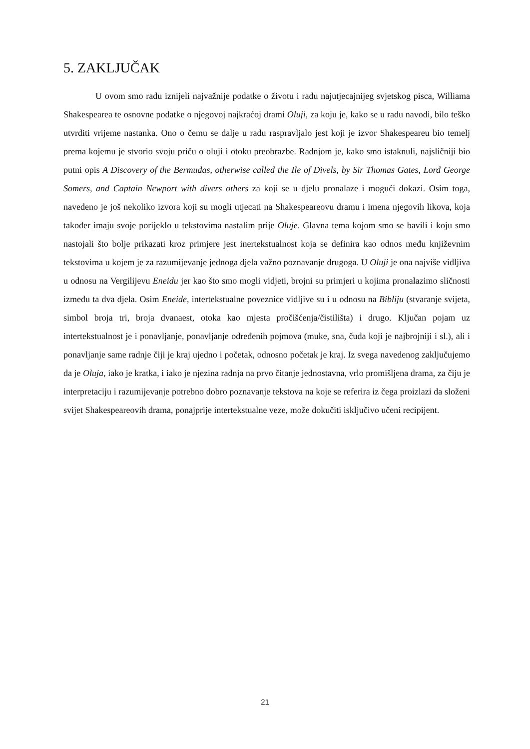5. ZAKLJUČAK
U ovom smo radu iznijeli najvažnije podatke o životu i radu najutjecajnijeg svjetskog pisca, Williama Shakespearea te osnovne podatke o njegovoj najkraćoj drami Oluji, za koju je, kako se u radu navodi, bilo teško utvrditi vrijeme nastanka. Ono o čemu se dalje u radu raspravljalo jest koji je izvor Shakespeareu bio temelj prema kojemu je stvorio svoju priču o oluji i otoku preobrazbe. Radnjom je, kako smo istaknuli, najsličniji bio putni opis A Discovery of the Bermudas, otherwise called the Ile of Divels, by Sir Thomas Gates, Lord George Somers, and Captain Newport with divers others za koji se u djelu pronalaze i mogući dokazi. Osim toga, navedeno je još nekoliko izvora koji su mogli utjecati na Shakespeareovu dramu i imena njegovih likova, koja također imaju svoje porijeklo u tekstovima nastalim prije Oluje. Glavna tema kojom smo se bavili i koju smo nastojali što bolje prikazati kroz primjere jest inertekstualnost koja se definira kao odnos među književnim tekstovima u kojem je za razumijevanje jednoga djela važno poznavanje drugoga. U Oluji je ona najviše vidljiva u odnosu na Vergilijevu Eneidu jer kao što smo mogli vidjeti, brojni su primjeri u kojima pronalazimo sličnosti između ta dva djela. Osim Eneide, intertekstualne poveznice vidljive su i u odnosu na Bibliju (stvaranje svijeta, simbol broja tri, broja dvanaest, otoka kao mjesta pročišćenja/čistilišta) i drugo. Ključan pojam uz intertekstualnost je i ponavljanje, ponavljanje određenih pojmova (muke, sna, čuda koji je najbrojniji i sl.), ali i ponavljanje same radnje čiji je kraj ujedno i početak, odnosno početak je kraj. Iz svega navedenog zaključujemo da je Oluja, iako je kratka, i iako je njezina radnja na prvo čitanje jednostavna, vrlo promišljena drama, za čiju je interpretaciju i razumijevanje potrebno dobro poznavanje tekstova na koje se referira iz čega proizlazi da složeni svijet Shakespeareovih drama, ponajprije intertekstualne veze, može dokučiti isključivo učeni recipijent.
21